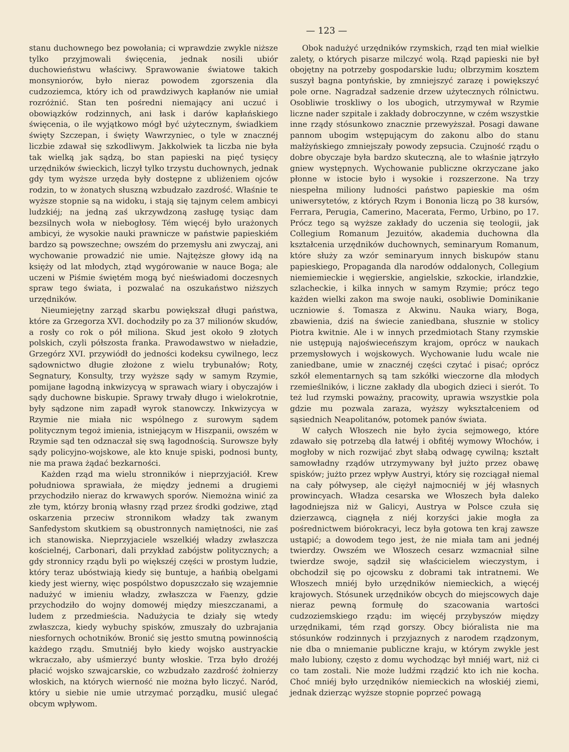— 123 —
stanu duchownego bez powołania; ci wprawdzie zwykle niższe tylko przyjmowali święcenia, jednak nosili ubiór duchowieństwu właściwy. Sprawowanie światowe takich monsyniorów, było nieraz powodem zgorszenia dla cudzoziemca, który ich od prawdziwych kapłanów nie umiał rozróżnić. Stan ten pośredni niemający ani uczuć i obowiązków rodzinnych, ani łask i darów kapłańskiego święcenia, o ile wyjątkowo mógł być użytecznym, świadkiem święty Szczepan, i święty Wawrzyniec, o tyle w znacznéj liczbie zdawał się szkodliwym. Jakkolwiek ta liczba nie była tak wielką jak sądzą, bo stan papieski na pięć tysięcy urzędników świeckich, liczył tylko trzystu duchownych, jednak gdy tym wyższe urzęda były dostępne z ubliżeniem ojców rodzin, to w żonatych słuszną wzbudzało zazdrość. Właśnie te wyższe stopnie są na widoku, i stają się tajnym celem ambicyi ludzkiéj; na jedną zaś ukrzywdzoną zasługę tysiąc dam bezsilnych woła w niebogłosy. Tém więcéj było urażonych ambicyi, że wysokie nauki prawnicze w państwie papieskiém bardzo są powszechne; owszém do przemysłu ani zwyczaj, ani wychowanie prowadzić nie umie. Najtęższe głowy idą na księży od lat młodych, ztąd wygórowanie w nauce Boga; ale uczeni w Piśmie świętém mogą być nieświadomi doczesnych spraw tego świata, i pozwalać na oszukaństwo niższych urzędników.
Nieumiejętny zarząd skarbu powiększał długi państwa, które za Grzegorza XVI. dochodziły po za 37 milionów skudów, a rosły co rok o pół miliona. Skud jest około 9 złotych polskich, czyli półszosta franka. Prawodawstwo w nieładzie, Grzegórz XVI. przywiódł do jedności kodeksu cywilnego, lecz sądownictwo długie złożone z wielu trybunałów; Roty, Segnatury, Konsulty, trzy wyższe sądy w samym Rzymie, pomijane łagodną inkwizycyą w sprawach wiary i obyczajów i sądy duchowne biskupie. Sprawy trwały długo i wielokrotnie, były sądzone nim zapadł wyrok stanowczy. Inkwizycya w Rzymie nie miała nic wspólnego z surowym sądem politycznym tegoż imienia, istniejącym w Hiszpanii, owszém w Rzymie sąd ten odznaczał się swą łagodnością. Surowsze były sądy policyjno-wojskowe, ale kto knuje spiski, podnosi bunty, nie ma prawa żądać bezkarności.
Każden rząd ma wielu stronników i nieprzyjaciół. Krew południowa sprawiała, że między jednemi a drugiemi przychodziło nieraz do krwawych sporów. Niemożna winić za złe tym, którzy bronią własny rząd przez środki godziwe, ztąd oskarzenia przeciw stronnikom władzy tak zwanym Sanfedystom skutkiem są obustronnych namiętności, nie zaś ich stanowiska. Nieprzyjaciele wszelkiéj władzy zwłaszcza kościelnéj, Carbonari, dali przykład zabójstw politycznych; a gdy stronnicy rządu byli po większéj części w prostym ludzie, który teraz ubóstwiają kiedy się buntuje, a hańbią obelgami kiedy jest wierny, więc pospólstwo dopuszczało się wzajemnie nadużyć w imieniu władzy, zwłaszcza w Faenzy, gdzie przychodziło do wojny domowéj między mieszczanami, a ludem z przedmieścia. Nadużycia te działy się wtedy zwłaszcza, kiedy wybuchy spisków, zmuszały do uzbrajania niesfornych ochotników. Bronić się jestto smutną powinnością każdego rządu. Smutniéj było kiedy wojsko austryackie wkraczało, aby uśmierzyć bunty włoskie. Trza było drożéj płacić wojsko szwajcarskie, co wzbudzało zazdrość żołnierzy włoskich, na których wierność nie można było liczyć. Naród, który u siebie nie umie utrzymać porządku, musić ulegać obcym wpływom.
Obok nadużyć urzędników rzymskich, rząd ten miał wielkie zalety, o których pisarze milczyć wolą. Rząd papieski nie był obojętny na potrzeby gospodarskie ludu; olbrzymim kosztem suszył bagna pontyńskie, by zmniejszyć zarazę i powiększyć pole orne. Nagradzał sadzenie drzew użytecznych rólnictwu. Osobliwie troskliwy o los ubogich, utrzymywał w Rzymie liczne nader szpitale i zakłady dobroczynne, w czém wszystkie inne rządy stósunkowo znacznie przewyższał. Posagi dawane pannom ubogim wstępującym do zakonu albo do stanu małżyńskiego zmniejszały powody zepsucia. Czujność rządu o dobre obyczaje była bardzo skuteczną, ale to właśnie jątrzyło gniew występnych. Wychowanie publiczne okrzyczane jako płonne w istocie było i wysokie i rozszerzone. Na trzy niespełna miliony ludności państwo papieskie ma ośm uniwersytetów, z których Rzym i Bononia liczą po 38 kursów, Ferrara, Perugia, Camerino, Macerata, Fermo, Urbino, po 17. Prócz tego są wyższe zakłady do uczenia się teologii, jak Collegium Romanum Jezuitów, akademia duchowna dla kształcenia urzędników duchownych, seminaryum Romanum, które służy za wzór seminaryum innych biskupów stanu papieskiego, Propaganda dla narodów oddalonych, Collegium niemiemieckie i węgierskie, angielskie, szkockie, irlandzkie, szlacheckie, i kilka innych w samym Rzymie; prócz tego każden wielki zakon ma swoje nauki, osobliwie Dominikanie uczniowie ś. Tomasza z Akwinu. Nauka wiary, Boga, zbawienia, dziś na świecie zaniedbana, słusznie w stolicy Piotra kwitnie. Ale i w innych przedmiotach Stany rzymskie nie ustępują najoświeceńszym krajom, oprócz w naukach przemysłowych i wojskowych. Wychowanie ludu wcale nie zaniedbane, umie w znacznéj części czytać i pisać; oprócz szkół elementarnych są tam szkółki wieczorne dla młodych rzemieślników, i liczne zakłady dla ubogich dzieci i sierót. To też lud rzymski poważny, pracowity, uprawia wszystkie pola gdzie mu pozwala zaraza, wyższy wykształceniem od sąsiednich Neapolitanów, potomek panów świata.
W całych Włoszech nie było życia sejmowego, które zdawało się potrzebą dla łatwéj i obfitéj wymowy Włochów, i mogłoby w nich rozwijać zbyt słabą odwagę cywilną; kształt samowładny rządów utrzymywany był jużto przez obawę spisków; jużto przez wpływ Austryi, który się rozciągał niemal na cały półwysep, ale ciężył najmocniéj w jéj własnych prowincyach. Władza cesarska we Włoszech była daleko łagodniejsza niż w Galicyi, Austrya w Polsce czuła się dzierzawcą, ciągnęła z niéj korzyści jakie mogła za pośrednictwem biórokracyi, lecz była gotowa ten kraj zawsze ustąpić; a dowodem tego jest, że nie miała tam ani jednéj twierdzy. Owszém we Włoszech cesarz wzmacniał silne twierdze swoje, sądził się właścicielem wieczystym, i obchodził się po ojcowsku z dobrami tak intratnemi. We Włoszech mniéj było urzędników niemieckich, a więcéj krajowych. Stósunek urzędników obcych do miejscowych daje nieraz pewną formułę do szacowania wartości cudzoziemskiego rządu: im więcéj przybyszów między urzędnikami, tém rząd gorszy. Obcy bióralista nie ma stósunków rodzinnych i przyjaznych z narodem rządzonym, nie dba o mniemanie publiczne kraju, w którym zwykle jest mało lubiony, często z domu wychodząc był mniéj wart, niż ci co tam zostali. Nie może ludźmi rządzić kto ich nie kocha. Choć mniéj było urzędników niemieckich na włoskiéj ziemi, jednak dzierząc wyższe stopnie poprzeć powagą